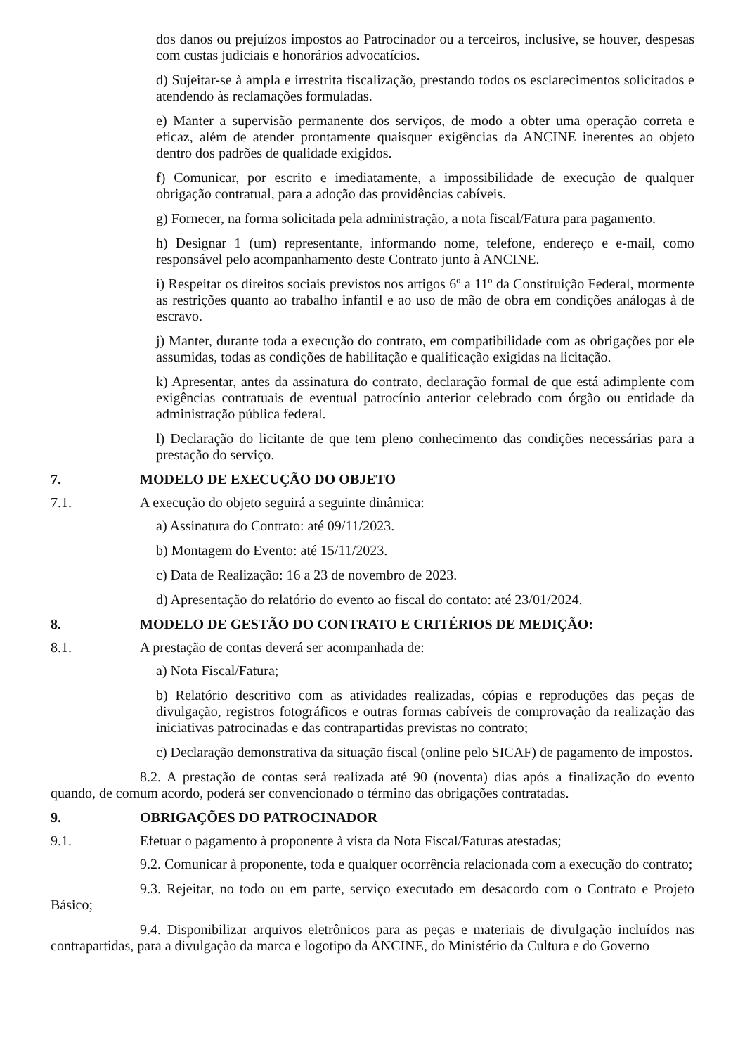dos danos ou prejuízos impostos ao Patrocinador ou a terceiros, inclusive, se houver, despesas com custas judiciais e honorários advocatícios.
d) Sujeitar-se à ampla e irrestrita fiscalização, prestando todos os esclarecimentos solicitados e atendendo às reclamações formuladas.
e) Manter a supervisão permanente dos serviços, de modo a obter uma operação correta e eficaz, além de atender prontamente quaisquer exigências da ANCINE inerentes ao objeto dentro dos padrões de qualidade exigidos.
f) Comunicar, por escrito e imediatamente, a impossibilidade de execução de qualquer obrigação contratual, para a adoção das providências cabíveis.
g) Fornecer, na forma solicitada pela administração, a nota fiscal/Fatura para pagamento.
h) Designar 1 (um) representante, informando nome, telefone, endereço e e-mail, como responsável pelo acompanhamento deste Contrato junto à ANCINE.
i) Respeitar os direitos sociais previstos nos artigos 6º a 11º da Constituição Federal, mormente as restrições quanto ao trabalho infantil e ao uso de mão de obra em condições análogas à de escravo.
j) Manter, durante toda a execução do contrato, em compatibilidade com as obrigações por ele assumidas, todas as condições de habilitação e qualificação exigidas na licitação.
k) Apresentar, antes da assinatura do contrato, declaração formal de que está adimplente com exigências contratuais de eventual patrocínio anterior celebrado com órgão ou entidade da administração pública federal.
l) Declaração do licitante de que tem pleno conhecimento das condições necessárias para a prestação do serviço.
7. MODELO DE EXECUÇÃO DO OBJETO
7.1. A execução do objeto seguirá a seguinte dinâmica:
a) Assinatura do Contrato: até 09/11/2023.
b) Montagem do Evento: até 15/11/2023.
c) Data de Realização: 16 a 23 de novembro de 2023.
d) Apresentação do relatório do evento ao fiscal do contato: até 23/01/2024.
8. MODELO DE GESTÃO DO CONTRATO E CRITÉRIOS DE MEDIÇÃO:
8.1. A prestação de contas deverá ser acompanhada de:
a) Nota Fiscal/Fatura;
b) Relatório descritivo com as atividades realizadas, cópias e reproduções das peças de divulgação, registros fotográficos e outras formas cabíveis de comprovação da realização das iniciativas patrocinadas e das contrapartidas previstas no contrato;
c) Declaração demonstrativa da situação fiscal (online pelo SICAF) de pagamento de impostos.
8.2. A prestação de contas será realizada até 90 (noventa) dias após a finalização do evento quando, de comum acordo, poderá ser convencionado o término das obrigações contratadas.
9. OBRIGAÇÕES DO PATROCINADOR
9.1. Efetuar o pagamento à proponente à vista da Nota Fiscal/Faturas atestadas;
9.2. Comunicar à proponente, toda e qualquer ocorrência relacionada com a execução do contrato;
9.3. Rejeitar, no todo ou em parte, serviço executado em desacordo com o Contrato e Projeto Básico;
9.4. Disponibilizar arquivos eletrônicos para as peças e materiais de divulgação incluídos nas contrapartidas, para a divulgação da marca e logotipo da ANCINE, do Ministério da Cultura e do Governo